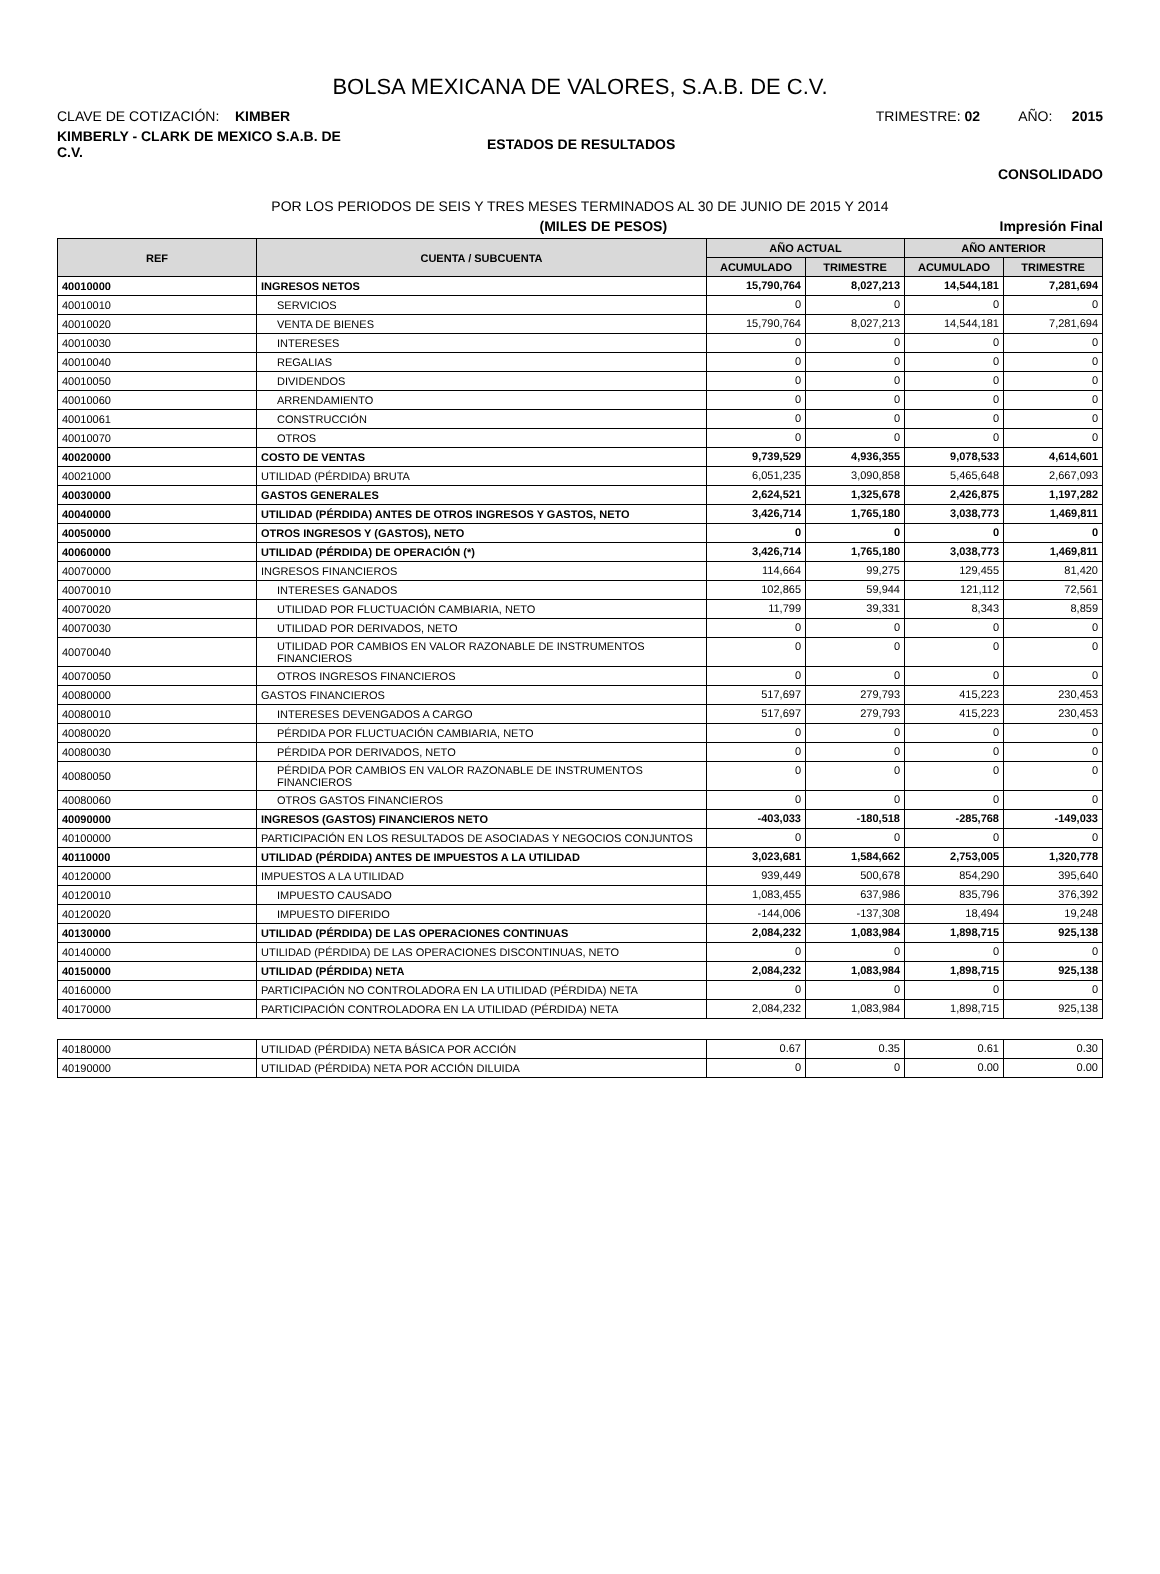BOLSA MEXICANA DE VALORES, S.A.B. DE C.V.
CLAVE DE COTIZACIÓN: KIMBER TRIMESTRE: 02 AÑO: 2015
KIMBERLY - CLARK DE MEXICO S.A.B. DE C.V. ESTADOS DE RESULTADOS
CONSOLIDADO
POR LOS PERIODOS DE SEIS Y TRES MESES TERMINADOS AL 30 DE JUNIO DE 2015 Y 2014
(MILES DE PESOS) Impresión Final
| REF | CUENTA / SUBCUENTA | AÑO ACTUAL | | AÑO ANTERIOR | |
| --- | --- | --- | --- | --- | --- |
| | | ACUMULADO | TRIMESTRE | ACUMULADO | TRIMESTRE |
| 40010000 | INGRESOS NETOS | 15,790,764 | 8,027,213 | 14,544,181 | 7,281,694 |
| 40010010 | SERVICIOS | 0 | 0 | 0 | 0 |
| 40010020 | VENTA DE BIENES | 15,790,764 | 8,027,213 | 14,544,181 | 7,281,694 |
| 40010030 | INTERESES | 0 | 0 | 0 | 0 |
| 40010040 | REGALIAS | 0 | 0 | 0 | 0 |
| 40010050 | DIVIDENDOS | 0 | 0 | 0 | 0 |
| 40010060 | ARRENDAMIENTO | 0 | 0 | 0 | 0 |
| 40010061 | CONSTRUCCIÓN | 0 | 0 | 0 | 0 |
| 40010070 | OTROS | 0 | 0 | 0 | 0 |
| 40020000 | COSTO DE VENTAS | 9,739,529 | 4,936,355 | 9,078,533 | 4,614,601 |
| 40021000 | UTILIDAD (PÉRDIDA) BRUTA | 6,051,235 | 3,090,858 | 5,465,648 | 2,667,093 |
| 40030000 | GASTOS GENERALES | 2,624,521 | 1,325,678 | 2,426,875 | 1,197,282 |
| 40040000 | UTILIDAD (PÉRDIDA) ANTES DE OTROS INGRESOS Y GASTOS, NETO | 3,426,714 | 1,765,180 | 3,038,773 | 1,469,811 |
| 40050000 | OTROS INGRESOS Y (GASTOS), NETO | 0 | 0 | 0 | 0 |
| 40060000 | UTILIDAD (PÉRDIDA) DE OPERACIÓN (*) | 3,426,714 | 1,765,180 | 3,038,773 | 1,469,811 |
| 40070000 | INGRESOS FINANCIEROS | 114,664 | 99,275 | 129,455 | 81,420 |
| 40070010 | INTERESES GANADOS | 102,865 | 59,944 | 121,112 | 72,561 |
| 40070020 | UTILIDAD POR FLUCTUACIÓN CAMBIARIA, NETO | 11,799 | 39,331 | 8,343 | 8,859 |
| 40070030 | UTILIDAD POR DERIVADOS, NETO | 0 | 0 | 0 | 0 |
| 40070040 | UTILIDAD POR CAMBIOS EN VALOR RAZONABLE DE INSTRUMENTOS FINANCIEROS | 0 | 0 | 0 | 0 |
| 40070050 | OTROS INGRESOS FINANCIEROS | 0 | 0 | 0 | 0 |
| 40080000 | GASTOS FINANCIEROS | 517,697 | 279,793 | 415,223 | 230,453 |
| 40080010 | INTERESES DEVENGADOS A CARGO | 517,697 | 279,793 | 415,223 | 230,453 |
| 40080020 | PÉRDIDA POR FLUCTUACIÓN CAMBIARIA, NETO | 0 | 0 | 0 | 0 |
| 40080030 | PÉRDIDA POR DERIVADOS, NETO | 0 | 0 | 0 | 0 |
| 40080050 | PÉRDIDA POR CAMBIOS EN VALOR RAZONABLE DE INSTRUMENTOS FINANCIEROS | 0 | 0 | 0 | 0 |
| 40080060 | OTROS GASTOS FINANCIEROS | 0 | 0 | 0 | 0 |
| 40090000 | INGRESOS (GASTOS) FINANCIEROS NETO | -403,033 | -180,518 | -285,768 | -149,033 |
| 40100000 | PARTICIPACIÓN EN LOS RESULTADOS DE ASOCIADAS Y NEGOCIOS CONJUNTOS | 0 | 0 | 0 | 0 |
| 40110000 | UTILIDAD (PÉRDIDA) ANTES DE IMPUESTOS A LA UTILIDAD | 3,023,681 | 1,584,662 | 2,753,005 | 1,320,778 |
| 40120000 | IMPUESTOS A LA UTILIDAD | 939,449 | 500,678 | 854,290 | 395,640 |
| 40120010 | IMPUESTO CAUSADO | 1,083,455 | 637,986 | 835,796 | 376,392 |
| 40120020 | IMPUESTO DIFERIDO | -144,006 | -137,308 | 18,494 | 19,248 |
| 40130000 | UTILIDAD (PÉRDIDA) DE LAS OPERACIONES CONTINUAS | 2,084,232 | 1,083,984 | 1,898,715 | 925,138 |
| 40140000 | UTILIDAD (PÉRDIDA) DE LAS OPERACIONES DISCONTINUAS, NETO | 0 | 0 | 0 | 0 |
| 40150000 | UTILIDAD (PÉRDIDA) NETA | 2,084,232 | 1,083,984 | 1,898,715 | 925,138 |
| 40160000 | PARTICIPACIÓN NO CONTROLADORA EN LA UTILIDAD (PÉRDIDA) NETA | 0 | 0 | 0 | 0 |
| 40170000 | PARTICIPACIÓN CONTROLADORA EN LA UTILIDAD (PÉRDIDA) NETA | 2,084,232 | 1,083,984 | 1,898,715 | 925,138 |
| 40180000 | UTILIDAD (PÉRDIDA) NETA BÁSICA POR ACCIÓN | 0.67 | 0.35 | 0.61 | 0.30 |
| 40190000 | UTILIDAD (PÉRDIDA) NETA POR ACCIÓN DILUIDA | 0 | 0 | 0.00 | 0.00 |